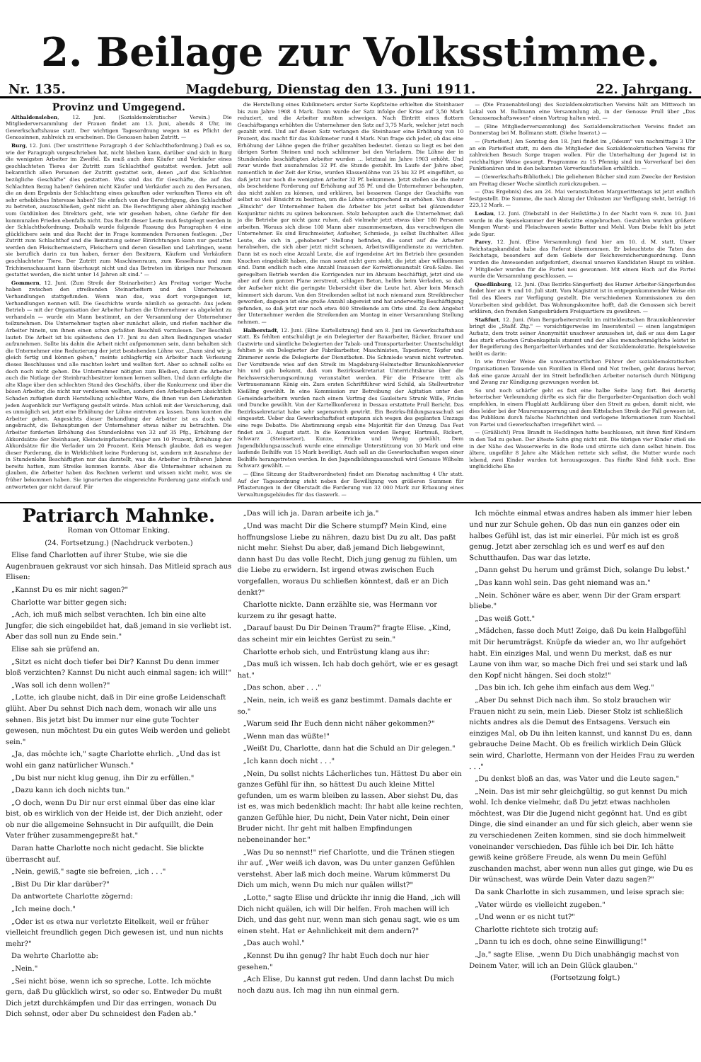2. Beilage zur Volksstimme.
Nr. 135. Magdeburg, Dienstag den 13. Juni 1911. 22. Jahrgang.
Provinz und Umgegend.
Althaldensleben, 12. Juni. (Sozialdemokratischer Verein.) Die Mitgliederversammlung der Frauen findet am 13. Juni, abends 8 Uhr, im Gewerkschaftshause statt. Der wichtigen Tagesordnung wegen ist es Pflicht der Genossinnen, zahlreich zu erscheinen. Die Genossen haben Zutritt. —
Burg, 12. Juni. (Der umstrittene Paragraph 4 der Schlachthofordnung.) Daß es so, wie der Paragraph vorgeschrieben hat, nicht bleiben kann, darüber sind sich in Burg die wenigsten Arbeiter im Zweifel. Es muß auch dem Käufer und Verkäufer eines geschlachteten Tieres der Zutritt zum Schlachthof gestattet werden. Jetzt soll bekanntlich allen Personen der Zutritt gestattet sein, denen „auf das Schlachten bezügliche Geschäfte" dies gestatten. Was sind das für Geschäfte, die auf das Schlachten Bezug haben? Gehören nicht Käufer und Verkäufer auch zu den Personen, die an dem Ergebnis der Schlachtung eines gekauften oder verkauften Tieres ein oft sehr erhebliches Interesse haben? Sie einfach von der Berechtigung, den Schlachthof zu betreten, auszuschließen, geht nicht an. Die Berechtigung aber abhängig machen vom Gutdünken des Direktors geht, wie wir gesehen haben, ohne Gefahr für den kommunalen Frieden ebenfalls nicht. Das Recht dieser Leute muß festgelegt werden in der Schlachthofordnung. Deshalb wurde folgende Fassung des Paragraphen 4 eine glücklichere sein und das Recht der in Frage kommenden Personen festlegen: „Der Zutritt zum Schlachthof und die Benutzung seiner Einrichtungen kann nur gestattet werden den Fleischermeistern, Fleischern und deren Gesellen und Lehrlingen, wenn sie beruflich darin zu tun haben, ferner den Besitzern, Käufern und Verkäufern geschlachteter Tiere. Der Zutritt zum Maschinenraum, zum Kesselhaus und zum Trichinenschauamt kann überhaupt nicht und das Betreten im übrigen nur Personen gestattet werden, die nicht unter 14 Jahren alt sind." —
Gommern, 12. Juni. (Zum Streik der Steinarbeiter.) Am Freitag voriger Woche haben zwischen den streikenden Steinarbeitern und den Unternehmern Verhandlungen stattgefunden. Wenn man das, was dort vorgegangen ist, Verhandlungen nennen will. Die Geschichte wurde nämlich so gemacht: Aus jedem Betrieb — mit der Organisation der Arbeiter hatten die Unternehmer es abgelehnt zu verhandeln — wurde ein Mann bestimmt, an der Versammlung der Unternehmer teilzunehmen. Die Unternehmer tagten aber zunächst allein, und riefen nachher die Arbeiter hinein, um ihnen einen schon gefaßten Beschluß vorzulesen. Der Beschluß lautet: Die Arbeit ist bis spätestens den 17. Juni zu den alten Bedingungen wieder aufzunehmen. Sollte bis dahin die Arbeit nicht aufgenommen sein, dann behalten sich die Unternehmer eine Reduzierung der jetzt bestehenden Löhne vor. „Dann sind wir ja gleich fertig und können gehen," meinte schlagfertig ein Arbeiter nach Verlesung dieses Beschlusses und alle machten kehrt und wollten fort. Aber so schnell sollte es doch noch nicht gehen. Die Unternehmer nötigten zum Bleiben, damit die Arbeiter auch die Notlage der Steinbruchbesitzer kennen lernen sollten. Und dann erfolgte die alte Klage über den schlechten Stand des Geschäfts, über die Konkurrenz und über die bösen Arbeiter, die nicht nur verdienen wollten, sondern den Arbeitgebern absichtlich Schaden zufügten durch Herstellung schlechter Ware, die ihnen von den Lieferanten jeden Augenblick zur Verfügung gestellt würde. Man schloß mit der Versicherung, daß es unmöglich sei, jetzt eine Erhöhung der Löhne eintreten zu lassen. Dann konnten die Arbeiter gehen. Angesichts dieser Behandlung der Arbeiter ist es doch wohl angebracht, die Behauptungen der Unternehmer etwas näher zu betrachten. Die Arbeiter forderten Erhöhung des Stundenlohns von 32 auf 35 Pfg., Erhöhung der Akkordsätze der Steinhauer, Kleinsteinpflasterschläger um 10 Prozent, Erhöhung der Akkordsätze für die Verlader um 20 Prozent. Kein Mensch glaubte, daß es wegen dieser Forderung, die in Wirklichkeit keine Forderung ist, sondern mit Ausnahme der in Stundenlohn Beschäftigten nur das darstellt, was die Arbeiter in früheren Jahren bereits hatten, zum Streike kommen konnte. Aber die Unternehmer scheinen zu glauben, die Arbeiter haben das Rechnen verlernt und wissen nicht mehr, was sie früher bekommen haben. Sie ignorierten die eingereichte Forderung ganz einfach und antworteten gar nicht darauf. Für
die Herstellung eines Kubikmeters erster Sorte Kopfsteine erhielten die Steinhauer bis zum Jahre 1908 4 Mark. Dann wurde der Satz infolge der Krise auf 3,50 Mark reduziert, und die Arbeiter mußten schweigen. Nach Eintritt eines flottern Geschäftsgangs erhöhten die Unternehmer den Satz auf 3,75 Mark, welcher jetzt noch gezahlt wird. Und auf diesen Satz verlangen die Steinhauer eine Erhöhung von 10 Prozent, das macht für das Kubikmeter rund 4 Mark. Nun frage sich jeder, ob das eine Erhöhung der Löhne gegen die früher gezahlten bedeutet. Genau so liegt es bei den übrigen Sorten Steinen und noch schlimmer bei den Verladern. Die Löhne der in Stundenlohn beschäftigten Arbeiter wurden ... letztmal im Jahre 1903 erhöht. Und zwar wurde fast ausnahmslos 32 Pf. die Stunde gezahlt. Im Laufe der Jahre aber, namentlich in der Zeit der Krise, wurden Klassenlöhne von 25 bis 32 Pf. eingeführt, so daß jetzt nur noch die wenigsten Arbeiter 32 Pf. bekommen. Jetzt stellen sie die mehr als bescheidene Forderung auf Erhöhung auf 35 Pf. und die Unternehmer behaupten, das nicht zahlen zu können, und erklären, bei besserem Gange der Geschäfte von selbst so viel Einsicht zu besitzen, um die Löhne entsprechend zu erhöhen. Von dieser „Einsicht" der Unternehmer haben die Arbeiter bis jetzt selbst bei glänzendster Konjunktur nichts zu spüren bekommen. Stolz behaupten auch die Unternehmer, daß ja die Betriebe gar nicht ganz ruhen, daß vielmehr jetzt etwas über 100 Personen arbeiten. Woraus sich diese 100 Mann aber zusammensetzen, das verschweigen die Unternehmer. Es sind Bruchmeister, Aufseher, Schmiede, ja selbst Buchhalter. Alles Leute, die sich in „gehobener" Stellung befinden, die sonst auf die Arbeiter herabsehen, die sich aber jetzt nicht scheuen, Arbeitswilligendienste zu verrichten. Dann ist es noch eine Anzahl Leute, die auf irgendeine Art im Betrieb ihre gesunden Knochen eingebüßt haben, die man sonst nicht gern sieht, die jetzt aber willkommen sind. Dann endlich noch eine Anzahl Insassen der Korrektionsanstalt Groß-Salze. Bei geregeltem Betrieb werden die Korrigenden nur im Abraum beschäftigt, jetzt sind sie aber auf dem ganzen Plane zerstreut, schlagen Beton, helfen beim Verladen, so daß der Aufseher nicht die geringste Uebersicht über die Leute hat. Aber kein Mensch kümmert sich darum. Von den Streikenden selbst ist noch niemand zum Streikbrecher geworden, dagegen ist eine große Anzahl abgereist und hat anderweitig Beschäftigung gefunden, so daß jetzt nur noch etwa 400 Streikende am Orte sind. Zu dem Angebot der Unternehmer werden die Streikenden am Montag in einer Versammlung Stellung nehmen. —
Halberstadt, 12. Juni. (Eine Kartellsitzung) fand am 8. Juni im Gewerkschaftshaus statt. Es fehlten entschuldigt je ein Delegierter der Bauarbeiter, Bäcker, Brauer und Gastwirte und sämtliche Delegierten der Tabak- und Transportarbeiter. Unentschuldigt fehlten je ein Delegierter der Fabrikarbeiter, Maschinisten, Tapezierer, Töpfer und Zimmerer sowie die Delegierte der Dienstboten. Die Schmiede waren nicht vertreten. Der Vorsitzende wies auf den Streik im Magdeburg-Helmstedter Braunkohlenrevier hin und gab bekannt, daß vom Bezirkssekretariat Unterrichtskurse über die Reichsversicherungsordnung veranstaltet werden. Für die Friseure tritt als Vertrauensmann König ein. Zum ersten Schriftführer wird Schild, als Stellvertreter Kießling gewählt. In eine Kommission zur Betreibung der Agitation unter den Gemeindearbeitern wurden nach einem Vortrag des Gauleiters Strunk Wille, Fricke und Duncke gewählt. Von der Kartellkonferenz in Dessau erstattete Prull Bericht. Das Bezirkssekretariat habe sehr segensreich gewirkt. Ein Bezirks-Bildungsausschuß sei eingesetzt. Ueber das Gewerkschaftsfest entspann sich wegen des geplanten Umzugs eine rege Debatte. Die Abstimmung ergab eine Majorität für den Umzug. Das Fest findet am 3. August statt. In die Kommission wurden Berger, Hartmuß, Rickert, Schwarz (Steinsetzer), Kunze, Fricke und Wenig gewählt. Dem Jugendbildungsausschuß wurde eine einmalige Unterstützung von 30 Mark und eine laufende Beihilfe von 15 Mark bewilligt. Auch soll an die Gewerkschaften wegen einer Beihilfe herangetreten werden. In den Jugendbildungsausschuß wird Genosse Wilhelm Schwarz gewählt. —
— (Eine Sitzung der Stadtverordneten) findet am Dienstag nachmittag 4 Uhr statt. Auf der Tagesordnung steht neben der Bewilligung von größeren Summen für Pflasterungen in der Oberstadt die Forderung von 32 000 Mark zur Erbauung eines Verwaltungsgebäudes für das Gaswerk. —
— (Die Frauenabteilung) des Sozialdemokratischen Vereins hält am Mittwoch im Lokal von M. Bollmann eine Versammlung ab, in der Genosse Prull über „Das Genossenschaftswesen" einen Vortrag halten wird. —
— (Eine Mitgliederversammlung) des Sozialdemokratischen Vereins findet am Donnerstag bei M. Bollmann statt. (Siehe Inserat.) —
— (Parteifest.) Am Sonntag den 18. Juni findet im „Odeum" von nachmittags 3 Uhr an ein Parteifest statt, zu dem die Mitglieder des Sozialdemokratischen Vereins für zahlreichen Besuch Sorge tragen wollen. Für die Unterhaltung der Jugend ist in reichhaltiger Weise gesorgt. Programme zu 15 Pfennig sind im Vorverkauf bei den Funktionären und in den bekannten Vorverkaufsstellen erhältlich. —
— (Gewerkschafts-Bibliothek.) Die geliehenen Bücher sind zum Zwecke der Revision am Freitag dieser Woche sämtlich zurückzugeben. —
— (Das Ergebnis) des am 24. Mai veranstalteten Marguerittentags ist jetzt endlich festgestellt. Die Summe, die nach Abzug der Unkosten zur Verfügung steht, beträgt 16 223,12 Mark. —
Loslau, 12. Juni. (Diebstahl in der Heilstätte.) In der Nacht vom 9. zum 10. Juni wurde in die Speisekammer der Heilstätte eingebrochen. Gestohlen wurden größere Mengen Wurst- und Fleischwaren sowie Butter und Mehl. Vom Diebe fehlt bis jetzt jede Spur.
Parey, 12. Juni. (Eine Versammlung) fand hier am 10. d. M. statt. Unser Reichstagskandidat habe das Referat übernommen. Er beleuchtete die Taten des Reichstags, besonders auf dem Gebiete der Reichsversicherungsordnung. Dann wurden die Anwesenden aufgefordert, diesmal unseren Kandidaten Haupt zu wählen. 7 Mitglieder wurden für die Partei neu gewonnen. Mit einem Hoch auf die Partei wurde die Versammlung geschlossen. —
Quedlinburg, 12. Juni. (Das Bezirks-Sängerfest) des Harzer Arbeiter-Sängerbundes findet hier am 9. und 10. Juli statt. Vom Magistrat ist in entgegenkommender Weise ein Teil des Kleers zur Verfügung gestellt. Die verschiedenen Kommissionen zu den Vorarbeiten sind gebildet. Das Wohnungskomitee hofft, daß die Genossen sich bereit erklären, den fremden Sangesbrüdern Freiquartiere zu gewähren. —
Staßfurt, 12. Juni. (Vom Bergarbeiterstreik) im mitteldeutschen Braunkohlenrevier bringt die „Staßf. Ztg." — vorsichtigerweise im Inseratenteil — einen langatmigen Aufsatz, dem trotz seiner Anonymität unschwer anzusehen ist, daß er aus dem Lager des stark erbosten Grubenkapitals stammt und der alles menschenmögliche leistet in der Begeiferung des Bergarbeiter-Verbandes und der Sozialdemokratie. Beispielsweise heißt es darin:
In wie frivoler Weise die unverantwortlichen Führer der sozialdemokratischen Organisationen Tausende von Familien in Elend und Not treiben, geht daraus hervor, daß eine ganze Anzahl der im Streit befindlichen Arbeiter notorisch durch Nötigung und Zwang zur Kündigung gezwungen worden ist.
So und noch schärfer geht es fast eine halbe Seite lang fort. Bei derartig hetzerischer Verleumdung dürfte es sich für die Bergarbeiter-Organisation doch wohl empfehlen, in einem Flugblatt Aufklärung über den Streit zu geben, damit nicht, wie dies leider bei der Maurerausperrung und dem Kittelschen Streik der Fall gewesen ist, das Publikum durch falsche Nachrichten und verlogene Informationen zum Nachteil von Partei und Gewerkschaften irregeführt wird. —
— (Gräßlich!) Frau Brandt in Hecklingen hatte beschlossen, mit ihren fünf Kindern in den Tod zu gehen. Der älteste Sohn ging nicht mit. Die übrigen vier Kinder stieß sie in der Nähe des Wasserwerks in die Bode und stürzte sich dann selbst hinein. Das ältere, ungefähr 8 Jahre alte Mädchen rettete sich selbst, die Mutter wurde noch lebend, zwei Kinder wurden tot herausgezogen. Das fünfte Kind fehlt noch. Eine unglückliche Ehe
Patriarch Mahnke.
Roman von Ottomar Enking.
(24. Fortsetzung.) (Nachdruck verboten.)
Elise fand Charlotten auf ihrer Stube, wie sie die Augenbrauen gekraust vor sich hinsah. Das Mitleid sprach aus Elisen:
„Kannst Du es mir nicht sagen?"
Charlotte war bitter gegen sich:
„Ach, ich muß mich selbst verachten. Ich bin eine alte Jungfer, die sich eingebildet hat, daß jemand in sie verliebt ist. Aber das soll nun zu Ende sein."
Elise sah sie prüfend an.
„Sitzt es nicht doch tiefer bei Dir? Kannst Du denn immer bloß verzichten? Kannst Du nicht auch einmal sagen: ich will!"
„Was soll ich denn wollen?"
„Lotte, ich glaube nicht, daß in Dir eine große Leidenschaft glüht. Aber Du sehnst Dich nach dem, wonach wir alle uns sehnen. Bis jetzt bist Du immer nur eine gute Tochter gewesen, nun möchtest Du ein gutes Weib werden und geliebt sein."
„Ja, das möchte ich," sagte Charlotte ehrlich. „Und das ist wohl ein ganz natürlicher Wunsch."
„Du bist nur nicht klug genug, ihn Dir zu erfüllen."
„Dazu kann ich doch nichts tun."
„O doch, wenn Du Dir nur erst einmal über das eine klar bist, ob es wirklich von der Heide ist, der Dich anzieht, oder ob nur die allgemeine Sehnsucht in Dir aufquillt, die Dein Vater früher zusammengepreßt hat."
Daran hatte Charlotte noch nicht gedacht. Sie blickte überrascht auf.
„Nein, gewiß," sagte sie befreien, „ich . . ."
„Bist Du Dir klar darüber?"
Da antwortete Charlotte zögernd:
„Ich meine doch."
„Oder ist es etwa nur verletzte Eitelkeit, weil er früher vielleicht freundlich gegen Dich gewesen ist, und nun nichts mehr?"
Da wehrte Charlotte ab:
„Nein."
„Sei nicht böse, wenn ich so spreche, Lotte. Ich möchte gern, daß Du glücklich wirst, so oder so. Entweder Du mußt Dich jetzt durchkämpfen und Dir das erringen, wonach Du Dich sehnst, oder aber Du schneidest den Faden ab."
„Das will ich ja. Daran arbeite ich ja."
„Und was macht Dir die Schere stumpf? Mein Kind, eine hoffnungslose Liebe zu nähren, dazu bist Du zu alt. Das paßt nicht mehr. Siehst Du aber, daß jemand Dich liebgewinnt, dann hast Du das volle Recht, Dich jung genug zu fühlen, um die Liebe zu erwidern. Ist irgend etwas zwischen Euch vorgefallen, woraus Du schließen könntest, daß er an Dich denkt?"
Charlotte nickte. Dann erzählte sie, was Hermann vor kurzem zu ihr gesagt hatte.
„Darauf baust Du Dir Deinen Traum?" fragte Elise. „Kind, das scheint mir ein leichtes Gerüst zu sein."
Charlotte erhob sich, und Entrüstung klang aus ihr:
„Das muß ich wissen. Ich hab doch gehört, wie er es gesagt hat."
„Das schon, aber . . ."
„Nein, nein, ich weiß es ganz bestimmt. Damals dachte er so."
„Warum seid Ihr Euch denn nicht näher gekommen?"
„Wenn man das wüßte!"
„Weißt Du, Charlotte, dann hat die Schuld an Dir gelegen."
„Ich kann doch nicht . . ."
„Nein, Du sollst nichts Lächerliches tun. Hättest Du aber ein ganzes Gefühl für ihn, so hättest Du auch kleine Mittel gefunden, um es warm bleiben zu lassen. Aber siehst Du, das ist es, was mich bedenklich macht: Ihr habt alle keine rechten, ganzen Gefühle hier, Du nicht, Dein Vater nicht, Dein einer Bruder nicht. Ihr geht mit halben Empfindungen nebeneinander her."
„Was Du so nennst!" rief Charlotte, und die Tränen stiegen ihr auf. „Wer weiß ich davon, was Du unter ganzen Gefühlen verstehst. Aber laß mich doch meine. Warum kümmerst Du Dich um mich, wenn Du mich nur quälen willst?"
„Lotte," sagte Elise und drückte ihr innig die Hand, „ich will Dich nicht quälen, ich will Dir helfen. Froh machen will ich Dich, und das geht nur, wenn man sich genau sagt, wie es um einen steht. Hat er Aehnlichkeit mit dem andern?"
„Das auch wohl."
„Kennst Du ihn genug? Ihr habt Euch doch nur hier gesehen."
„Ach Elise, Du kannst gut reden. Und dann lachst Du mich noch dazu aus. Ich mag ihn nun einmal gern.
Ich möchte einmal etwas andres haben als immer hier leben und nur zur Schule gehen. Ob das nun ein ganzes oder ein halbes Gefühl ist, das ist mir einerlei. Für mich ist es groß genug. Jetzt aber zerschlag ich es und werf es auf den Schutthaufen. Das war das letzte.
„Dann gehst Du herum und grämst Dich, solange Du lebst."
„Das kann wohl sein. Das geht niemand was an."
„Nein. Schöner wäre es aber, wenn Dir der Gram erspart bliebe."
„Das weiß Gott."
„Mädchen, fasse doch Mut! Zeige, daß Du kein Halbgefühl mit Dir herumträgst. Knüpfe da wieder an, wo Ihr aufgehört habt. Ein einziges Mal, und wenn Du merkst, daß es nur Laune von ihm war, so mache Dich frei und sei stark und laß den Kopf nicht hängen. Sei doch stolz!"
„Das bin ich. Ich gehe ihm einfach aus dem Weg."
„Aber Du sehnst Dich nach ihm. So stolz brauchen wir Frauen nicht zu sein, mein Lieb. Dieser Stolz ist schließlich nichts andres als die Demut des Entsagens. Versuch ein einziges Mal, ob Du ihn leiten kannst, und kannst Du es, dann gebrauche Deine Macht. Ob es freilich wirklich Dein Glück sein wird, Charlotte, Hermann von der Heides Frau zu werden . . ."
„Du denkst bloß an das, was Vater und die Leute sagen."
„Nein. Das ist mir sehr gleichgültig, so gut kennst Du mich wohl. Ich denke vielmehr, daß Du jetzt etwas nachholen möchtest, was Dir die Jugend nicht gegönnt hat. Und es gibt Dinge, die sind einander an und für sich gleich, aber wenn sie zu verschiedenen Zeiten kommen, sind sie doch himmelweit voneinander verschieden. Das fühle ich bei Dir. Ich hätte gewiß keine größere Freude, als wenn Du mein Gefühl zuschanden machst, aber wenn nun alles gut ginge, wie Du es Dir wünschest, was würde Dein Vater dazu sagen?"
Da sank Charlotte in sich zusammen, und leise sprach sie:
„Vater würde es vielleicht zugeben."
„Und wenn er es nicht tut?"
Charlotte richtete sich trotzig auf:
„Dann tu ich es doch, ohne seine Einwilligung!"
„Ja," sagte Elise, „wenn Du Dich unabhängig machst von Deinem Vater, will ich an Dein Glück glauben."
(Fortsetzung folgt.)